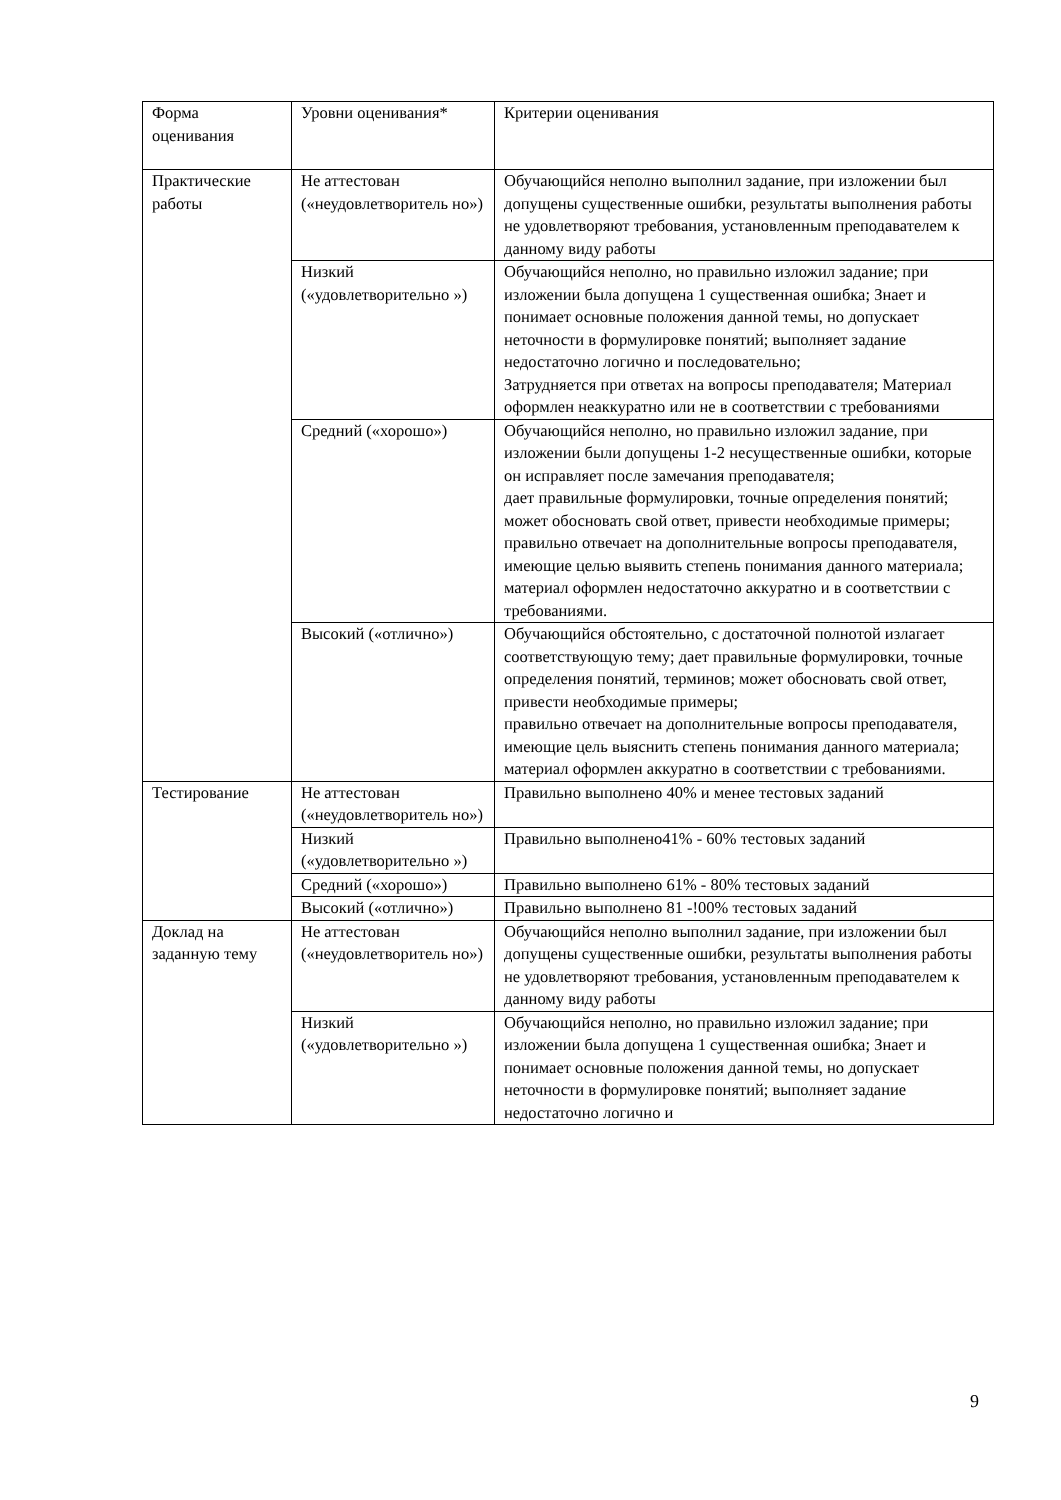| Форма оценивания | Уровни оценивания* | Критерии оценивания |
| Практические работы | Не аттестован («неудовлетворитель но») | Обучающийся неполно выполнил задание, при изложении был допущены существенные ошибки, результаты выполнения работы не удовлетворяют требования, установленным преподавателем к данному виду работы |
| | Низкий («удовлетворительно ») | Обучающийся неполно, но правильно изложил задание; при изложении была допущена 1 существенная ошибка; Знает и понимает основные положения данной темы, но допускает неточности в формулировке понятий; выполняет задание недостаточно логично и последовательно; Затрудняется при ответах на вопросы преподавателя; Материал оформлен неаккуратно или не в соответствии с требованиями |
| | Средний («хорошо») | Обучающийся неполно, но правильно изложил задание, при изложении были допущены 1-2 несущественные ошибки, которые он исправляет после замечания преподавателя; дает правильные формулировки, точные определения понятий; может обосновать свой ответ, привести необходимые примеры; правильно отвечает на дополнительные вопросы преподавателя, имеющие целью выявить степень понимания данного материала; материал оформлен недостаточно аккуратно и в соответствии с требованиями. |
| | Высокий («отлично») | Обучающийся обстоятельно, с достаточной полнотой излагает соответствующую тему; дает правильные формулировки, точные определения понятий, терминов; может обосновать свой ответ, привести необходимые примеры; правильно отвечает на дополнительные вопросы преподавателя, имеющие цель выяснить степень понимания данного материала; материал оформлен аккуратно в соответствии с требованиями. |
| Тестирование | Не аттестован («неудовлетворитель но») | Правильно выполнено 40% и менее тестовых заданий |
| | Низкий («удовлетворительно ») | Правильно выполнено41% - 60% тестовых заданий |
| | Средний («хорошо») | Правильно выполнено 61% - 80% тестовых заданий |
| | Высокий («отлично») | Правильно выполнено 81 -!00% тестовых заданий |
| Доклад на заданную тему | Не аттестован («неудовлетворитель но») | Обучающийся неполно выполнил задание, при изложении был допущены существенные ошибки, результаты выполнения работы не удовлетворяют требования, установленным преподавателем к данному виду работы |
| | Низкий («удовлетворительно ») | Обучающийся неполно, но правильно изложил задание; при изложении была допущена 1 существенная ошибка; Знает и понимает основные положения данной темы, но допускает неточности в формулировке понятий; выполняет задание недостаточно логично и |
9